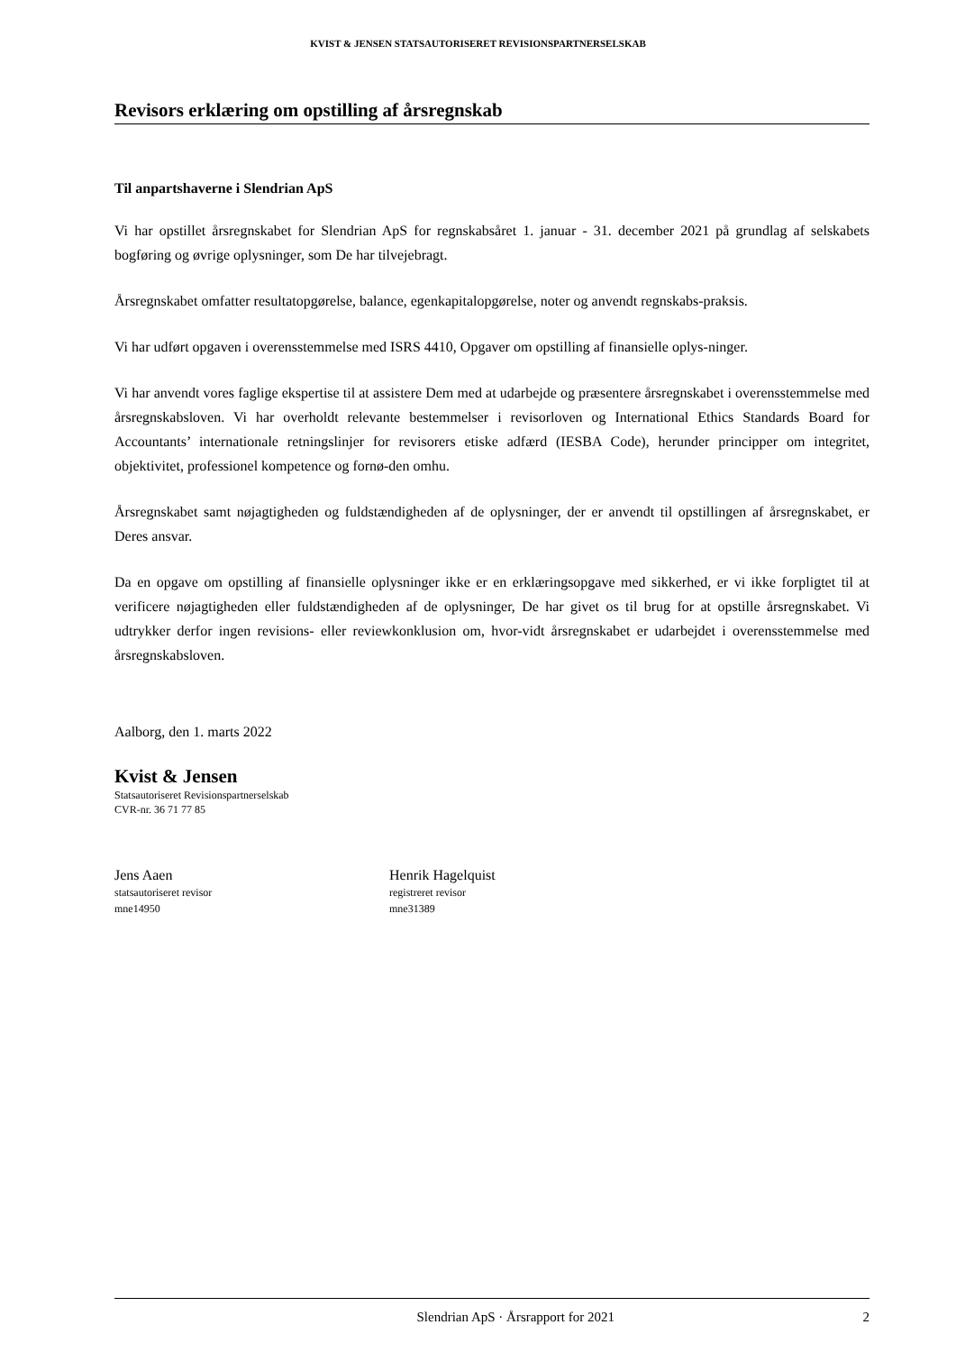KVIST & JENSEN STATSAUTORISERET REVISIONSPARTNERSELSKAB
Revisors erklæring om opstilling af årsregnskab
Til anpartshaverne i Slendrian ApS
Vi har opstillet årsregnskabet for Slendrian ApS for regnskabsåret 1. januar - 31. december 2021 på grundlag af selskabets bogføring og øvrige oplysninger, som De har tilvejebragt.
Årsregnskabet omfatter resultatopgørelse, balance, egenkapitalopgørelse, noter og anvendt regnskabs-praksis.
Vi har udført opgaven i overensstemmelse med ISRS 4410, Opgaver om opstilling af finansielle oplys-ninger.
Vi har anvendt vores faglige ekspertise til at assistere Dem med at udarbejde og præsentere årsregnskabet i overensstemmelse med årsregnskabsloven. Vi har overholdt relevante bestemmelser i revisorloven og International Ethics Standards Board for Accountants’ internationale retningslinjer for revisorers etiske adfærd (IESBA Code), herunder principper om integritet, objektivitet, professionel kompetence og fornø-den omhu.
Årsregnskabet samt nøjagtigheden og fuldstændigheden af de oplysninger, der er anvendt til opstillingen af årsregnskabet, er Deres ansvar.
Da en opgave om opstilling af finansielle oplysninger ikke er en erklæringsopgave med sikkerhed, er vi ikke forpligtet til at verificere nøjagtigheden eller fuldstændigheden af de oplysninger, De har givet os til brug for at opstille årsregnskabet. Vi udtrykker derfor ingen revisions- eller reviewkonklusion om, hvor-vidt årsregnskabet er udarbejdet i overensstemmelse med årsregnskabsloven.
Aalborg, den 1. marts 2022
Kvist & Jensen
Statsautoriseret Revisionspartnerselskab
CVR-nr. 36 71 77 85
Jens Aaen
statsautoriseret revisor
mne14950
Henrik Hagelquist
registreret revisor
mne31389
Slendrian ApS · Årsrapport for 2021 2